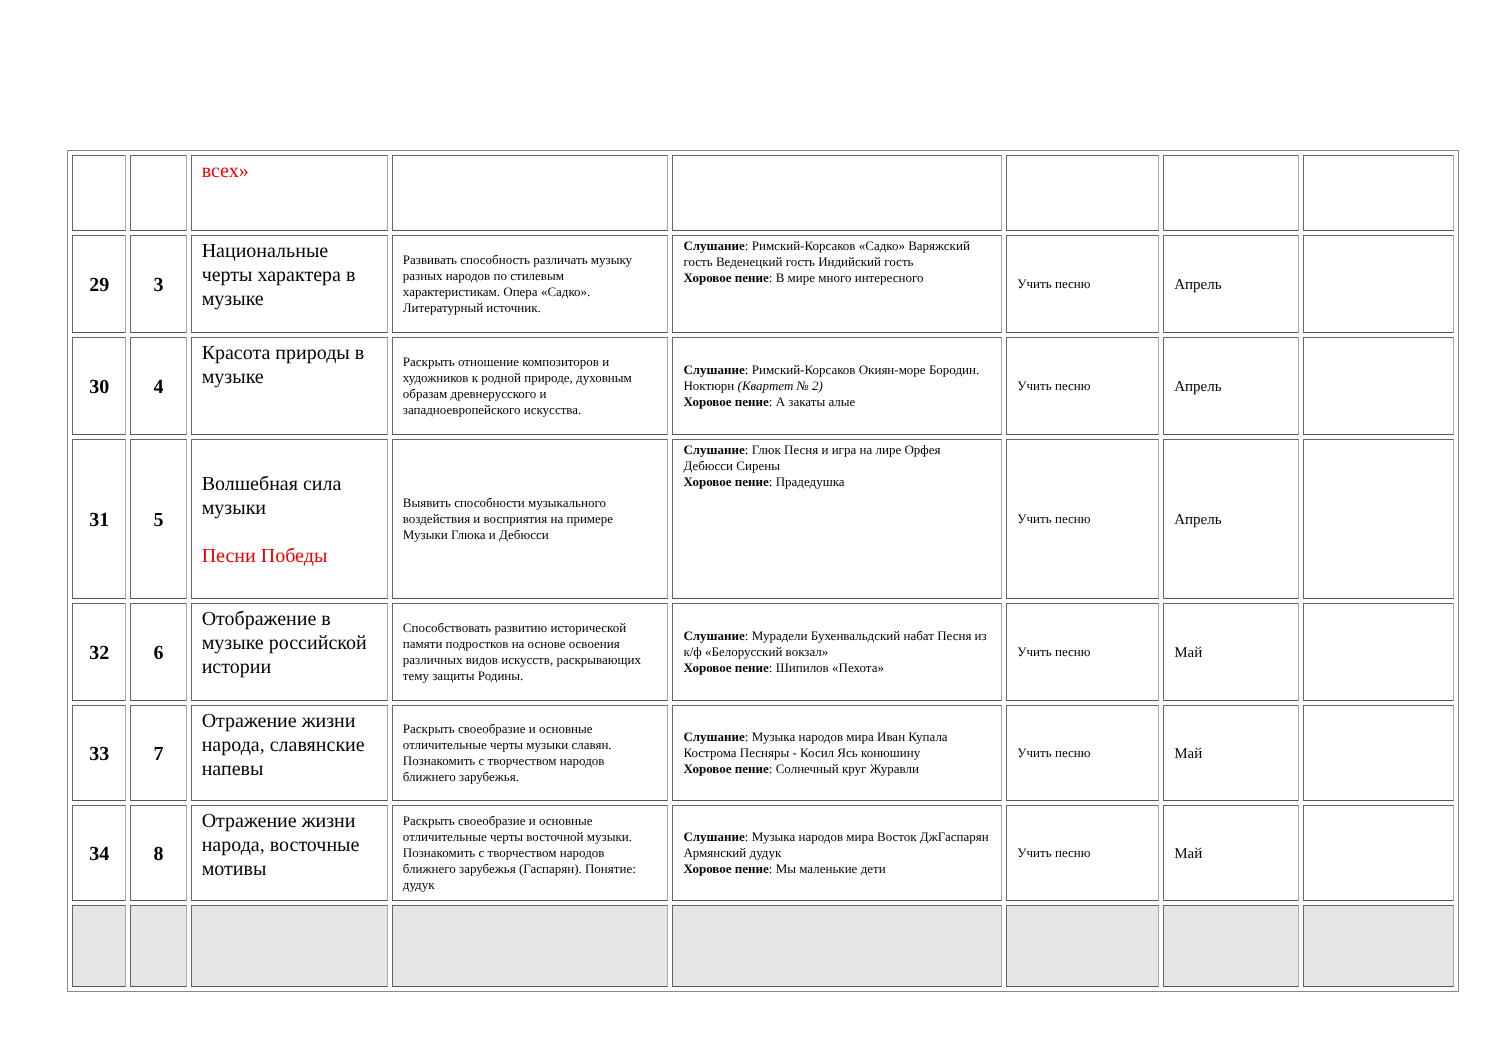| | | всех» | | | | | |
| 29 | 3 | Национальные черты характера в музыке | Развивать способность различать музыку разных народов по стилевым характеристикам. Опера «Садко». Литературный источник. | Слушание : Римский-Корсаков «Садко» Варяжский гость Веденецкий гость Индийский гость Хоровое пение : В мире много интересного | Учить песню | Апрель | |
| 30 | 4 | Красота природы в музыке | Раскрыть отношение композиторов и художников к родной природе, духовным образам древнерусского и западноевропейского искусства. | Слушание : Римский-Корсаков Окиян-море Бородин. Ноктюрн (Квартет № 2) Хоровое пение : А закаты алые | Учить песню | Апрель | |
| 31 | 5 | Волшебная сила музыки Песни Победы | Выявить способности музыкального воздействия и восприятия на примере Музыки Глюка и Дебюсси | Слушание : Глюк Песня и игра на лире Орфея Дебюсси Сирены Хоровое пение : Прадедушка | Учить песню | Апрель | |
| 32 | 6 | Отображение в музыке российской истории | Способствовать развитию исторической памяти подростков на основе освоения различных видов искусств, раскрывающих тему защиты Родины. | Слушание : Мурадели Бухенвальдский набат Песня из к/ф «Белорусский вокзал» Хоровое пение : Шипилов «Пехота» | Учить песню | Май | |
| 33 | 7 | Отражение жизни народа, славянские напевы | Раскрыть своеобразие и основные отличительные черты музыки славян. Познакомить с творчеством народов ближнего зарубежья. | Слушание : Музыка народов мира Иван Купала Кострома Песняры - Косил Ясь конюшину Хоровое пение : Солнечный круг Журавли | Учить песню | Май | |
| 34 | 8 | Отражение жизни народа, восточные мотивы | Раскрыть своеобразие и основные отличительные черты восточной музыки. Познакомить с творчеством народов ближнего зарубежья (Гаспарян). Понятие: дудук | Слушание : Музыка народов мира Восток ДжГаспарян Армянский дудук Хоровое пение : Мы маленькие дети | Учить песню | Май | |